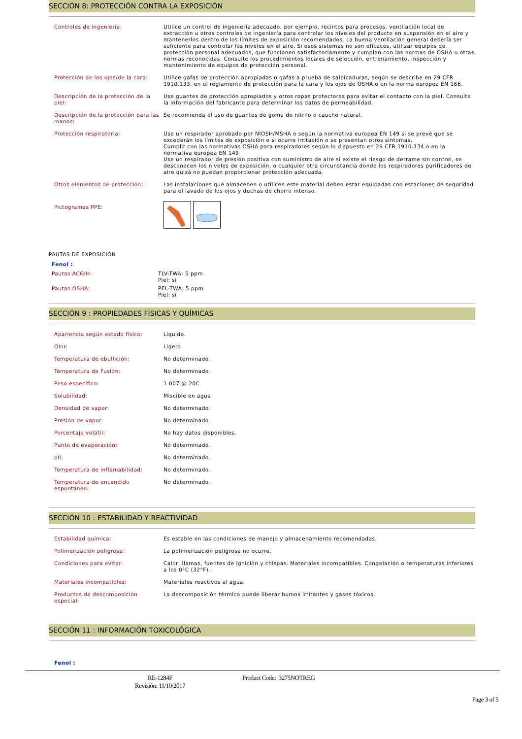SECCIÓN 8: PROTECCIÓN CONTRA LA EXPOSICIÓN
| Controles de ingeniería: | Utilice un control de ingeniería adecuado, por ejemplo, recintos para procesos, ventilación local de extracción u otros controles de ingeniería para controlar los niveles del producto en suspensión en el aire y mantenerlos dentro de los límites de exposición recomendados. La buena ventilación general debería ser suficiente para controlar los niveles en el aire. Si esos sistemas no son eficaces, utilizar equipos de protección personal adecuados, que funcionen satisfactoriamente y cumplan con las normas de OSHA u otras normas reconocidas. Consulte los procedimientos locales de selección, entrenamiento, inspección y mantenimiento de equipos de protección personal. |
| Protección de los ojos/de la cara: | Utilice gafas de protección apropiadas o gafas a prueba de salpicaduras, según se describe en 29 CFR 1910.133, en el reglamento de protección para la cara y los ojos de OSHA o en la norma europea EN 166. |
| Descripción de la protección de la piel: | Use guantes de protección apropiados y otros ropas protectoras para evitar el contacto con la piel. Consulte la información del fabricante para determinar los datos de permeabilidad. |
| Descripción de la protección para las manos: | Se recomienda el uso de guantes de goma de nitrilo o caucho natural. |
| Protección respiratoria: | Use un respirador aprobado por NIOSH/MSHA o según la normativa europea EN 149 si se prevé que se excederán los límites de exposición o si ocurre irritación o se presentan otros síntomas. Cumplir con las normativas OSHA para respiradores según lo dispuesto en 29 CFR 1910.134 o en la normativa europea EN 149 Use un respirador de presión positiva con suministro de aire si existe el riesgo de derrame sin control, se desconocen los niveles de exposición, o cualquier otra circunstancia donde los respiradores purificadores de aire quizá no puedan proporcionar protección adecuada. |
| Otros elementos de protección: | Las instalaciones que almacenen o utilicen este material deben estar equipadas con estaciones de seguridad para el lavado de los ojos y duchas de chorro intenso. |
| Pictogramas PPE: | |
PAUTAS DE EXPOSICIÓN
| Fenol : | |
| Pautas ACGIH: | TLV-TWA: 5 ppm Piel: si |
| Pautas OSHA: | PEL-TWA: 5 ppm Piel: si |
SECCIÓN 9 : PROPIEDADES FÍSICAS Y QUÍMICAS
| Apariencia según estado físico: | Líquido. |
| Olor: | Ligero |
| Temperatura de ebullición: | No determinado. |
| Temperatura de Fusión: | No determinado. |
| Peso específico: | 1.007 @ 20C |
| Solubilidad: | Miscible en agua |
| Densidad de vapor: | No determinado. |
| Presión de vapor: | No determinado. |
| Porcentaje volátil: | No hay datos disponibles. |
| Punto de evaporación: | No determinado. |
| pH: | No determinado. |
| Temperatura de inflamabilidad: | No determinado. |
| Temperatura de encendido espontáneo: | No determinado. |
SECCIÓN 10 : ESTABILIDAD Y REACTIVIDAD
| Estabilidad química: | Es estable en las condiciones de manejo y almacenamiento recomendadas. |
| Polimerización peligrosa: | La polimerización peligrosa no ocurre. |
| Condiciones para evitar: | Calor, llamas, fuentes de ignición y chispas. Materiales incompatibles. Congelación o temperaturas inferiores a los 0°C (32°F) . |
| Materiales incompatibles: | Materiales reactivos al agua. |
| Productos de descomposición especial: | La descomposición térmica puede liberar humos irritantes y gases tóxicos. |
SECCIÓN 11 : INFORMACIÓN TOXICOLÓGICA
Fenol :
RE-1284F
Revisión: 11/10/2017
Product Code: 3275NOTREG
Page 3 of 5